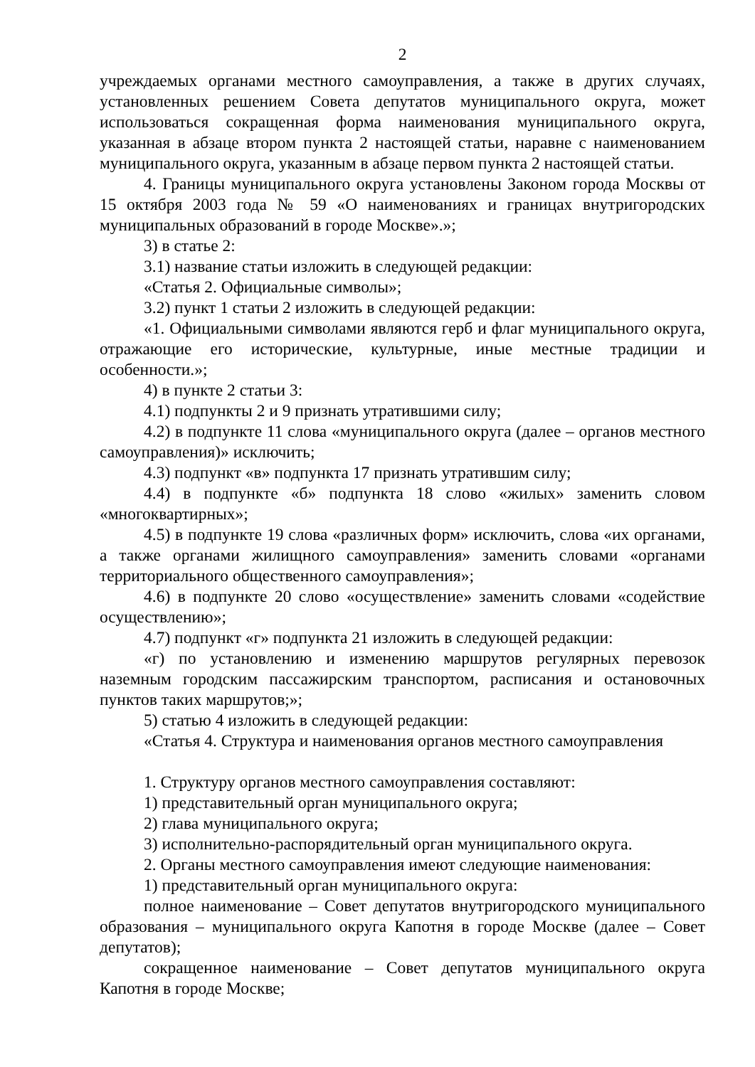2
учреждаемых органами местного самоуправления, а также в других случаях, установленных решением Совета депутатов муниципального округа, может использоваться сокращенная форма наименования муниципального округа, указанная в абзаце втором пункта 2 настоящей статьи, наравне с наименованием муниципального округа, указанным в абзаце первом пункта 2 настоящей статьи.
4. Границы муниципального округа установлены Законом города Москвы от 15 октября 2003 года № 59 «О наименованиях и границах внутригородских муниципальных образований в городе Москве».»;
3) в статье 2:
3.1) название статьи изложить в следующей редакции:
«Статья 2. Официальные символы»;
3.2) пункт 1 статьи 2 изложить в следующей редакции:
«1. Официальными символами являются герб и флаг муниципального округа, отражающие его исторические, культурные, иные местные традиции и особенности.»;
4) в пункте 2 статьи 3:
4.1) подпункты 2 и 9 признать утратившими силу;
4.2) в подпункте 11 слова «муниципального округа (далее – органов местного самоуправления)» исключить;
4.3) подпункт «в» подпункта 17 признать утратившим силу;
4.4) в подпункте «б» подпункта 18 слово «жилых» заменить словом «многоквартирных»;
4.5) в подпункте 19 слова «различных форм» исключить, слова «их органами, а также органами жилищного самоуправления» заменить словами «органами территориального общественного самоуправления»;
4.6) в подпункте 20 слово «осуществление» заменить словами «содействие осуществлению»;
4.7) подпункт «г» подпункта 21 изложить в следующей редакции:
«г) по установлению и изменению маршрутов регулярных перевозок наземным городским пассажирским транспортом, расписания и остановочных пунктов таких маршрутов;»;
5) статью 4 изложить в следующей редакции:
«Статья 4. Структура и наименования органов местного самоуправления
1. Структуру органов местного самоуправления составляют:
1) представительный орган муниципального округа;
2) глава муниципального округа;
3) исполнительно-распорядительный орган муниципального округа.
2. Органы местного самоуправления имеют следующие наименования:
1) представительный орган муниципального округа:
полное наименование – Совет депутатов внутригородского муниципального образования – муниципального округа Капотня в городе Москве (далее – Совет депутатов);
сокращенное наименование – Совет депутатов муниципального округа Капотня в городе Москве;